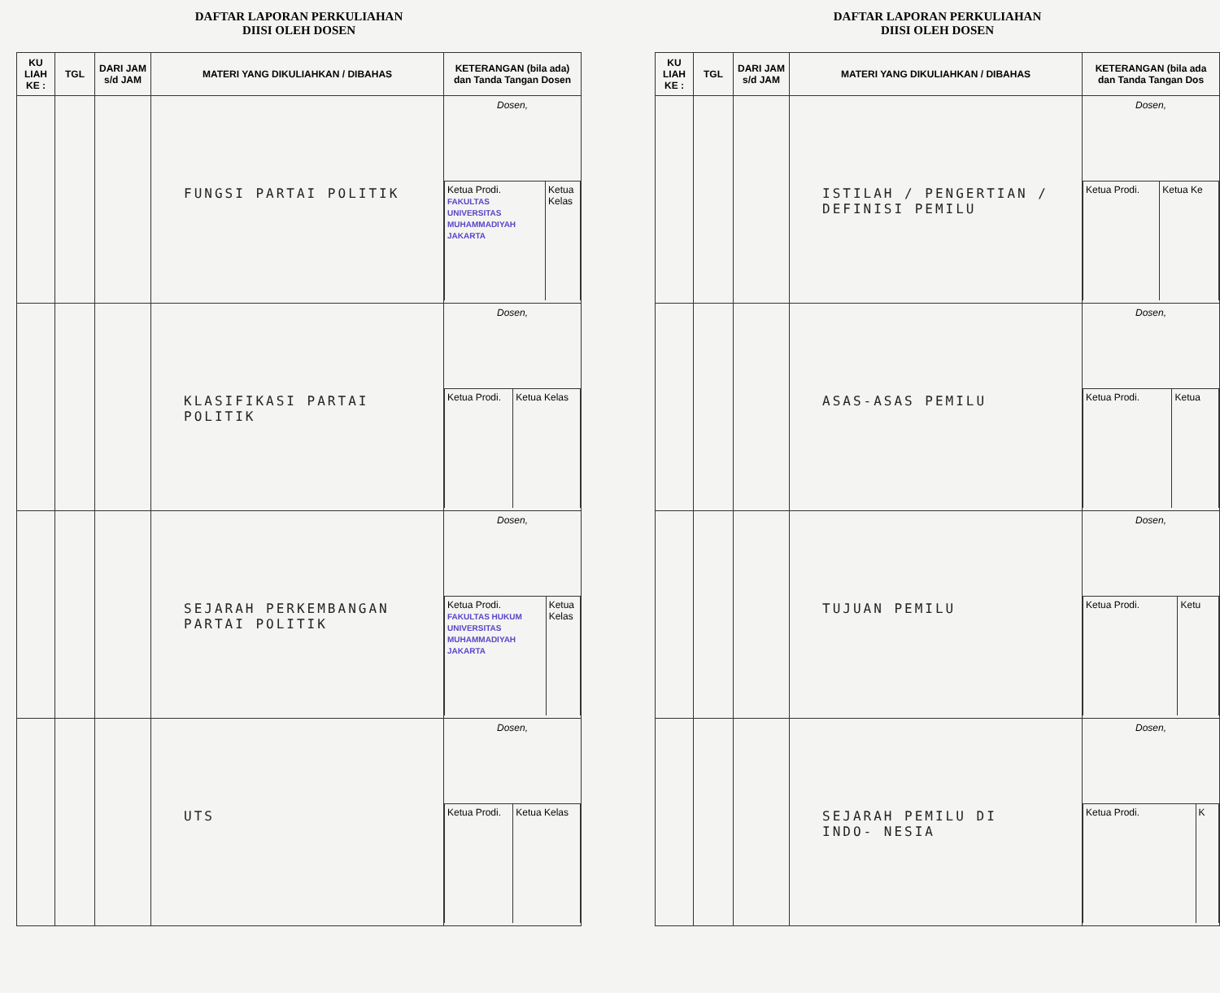DAFTAR LAPORAN PERKULIAHAN
DIISI OLEH DOSEN
| KU LIAH KE : | TGL | DARI JAM s/d JAM | MATERI YANG DIKULIAHKAN / DIBAHAS | KETERANGAN (bila ada) dan Tanda Tangan Dosen |
| --- | --- | --- | --- | --- |
| | | | FUNGSI PARTAI POLITIK | Dosen, / Ketua Prodi. FAKULTAS UNIVERSITAS MUHAMMADIYAH JAKARTA / Ketua Kelas / |
| | | | KLASIFIKASI PARTAI POLITIK | Dosen, / Ketua Prodi. / Ketua Kelas / |
| | | | SEJARAH PERKEMBANGAN PARTAI POLITIK | Dosen, / Ketua Prodi. FAKULTAS HUKUM UNIVERSITAS MUHAMMADIYAH JAKARTA / Ketua Kelas / |
| | | | UTS | Dosen, / Ketua Prodi. / Ketua Kelas / |
DAFTAR LAPORAN PERKULIAHAN
DIISI OLEH DOSEN
| KU LIAH KE : | TGL | DARI JAM s/d JAM | MATERI YANG DIKULIAHKAN / DIBAHAS | KETERANGAN (bila ada dan Tanda Tangan Dos |
| --- | --- | --- | --- | --- |
| | | | ISTILAH / PENGERTIAN / DEFINISI PEMILU | Dosen, / Ketua Prodi. / Ketua Ke / |
| | | | ASAS-ASAS PEMILU | Dosen, / Ketua Prodi. / Ketua / |
| | | | TUJUAN PEMILU | Dosen, / Ketua Prodi. / Ketu / |
| | | | SEJARAH PEMILU DI INDO- NESIA | Dosen, / Ketua Prodi. / K / |